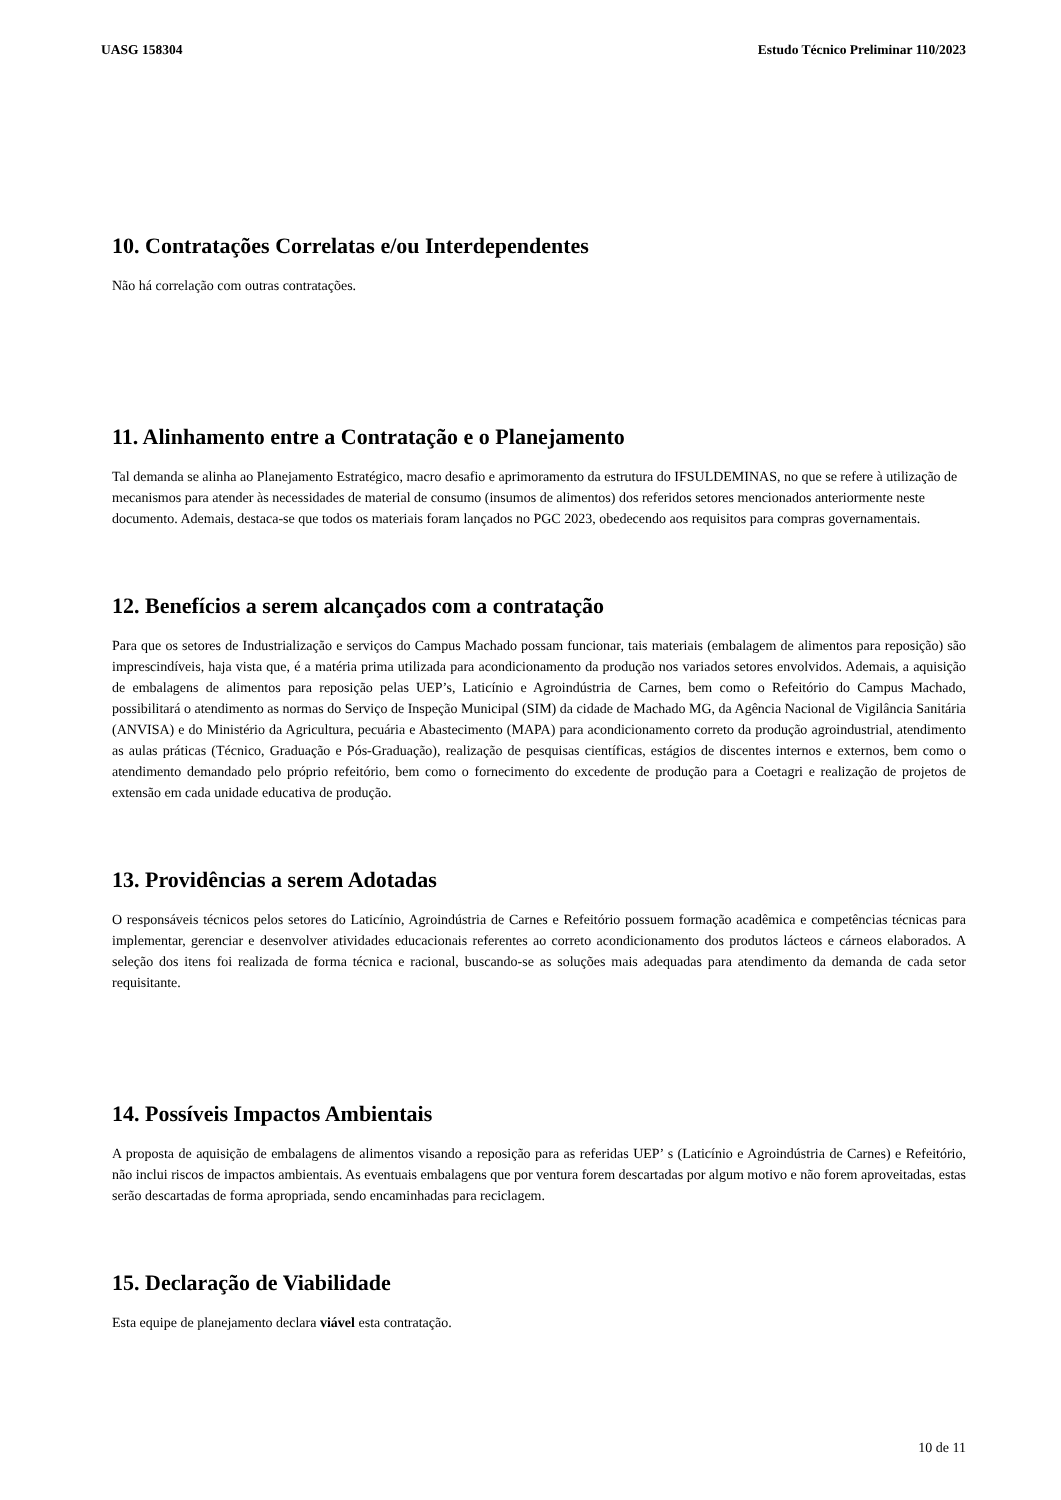UASG 158304 Estudo Técnico Preliminar 110/2023
10. Contratações Correlatas e/ou Interdependentes
Não há correlação com outras contratações.
11. Alinhamento entre a Contratação e o Planejamento
Tal demanda se alinha ao Planejamento Estratégico, macro desafio e aprimoramento da estrutura do IFSULDEMINAS, no que se refere à utilização de mecanismos para atender às necessidades de material de consumo (insumos de alimentos) dos referidos setores mencionados anteriormente neste documento. Ademais, destaca-se que todos os materiais foram lançados no PGC 2023, obedecendo aos requisitos para compras governamentais.
12. Benefícios a serem alcançados com a contratação
Para que os setores de Industrialização e serviços do Campus Machado possam funcionar, tais materiais (embalagem de alimentos para reposição) são imprescindíveis, haja vista que, é a matéria prima utilizada para acondicionamento da produção nos variados setores envolvidos. Ademais, a aquisição de embalagens de alimentos para reposição pelas UEP’s, Laticínio e Agroindústria de Carnes, bem como o Refeitório do Campus Machado, possibilitará o atendimento as normas do Serviço de Inspeção Municipal (SIM) da cidade de Machado MG, da Agência Nacional de Vigilância Sanitária (ANVISA) e do Ministério da Agricultura, pecuária e Abastecimento (MAPA) para acondicionamento correto da produção agroindustrial, atendimento as aulas práticas (Técnico, Graduação e Pós-Graduação), realização de pesquisas científicas, estágios de discentes internos e externos, bem como o atendimento demandado pelo próprio refeitório, bem como o fornecimento do excedente de produção para a Coetagri e realização de projetos de extensão em cada unidade educativa de produção.
13. Providências a serem Adotadas
O responsáveis técnicos pelos setores do Laticínio, Agroindústria de Carnes e Refeitório possuem formação acadêmica e competências técnicas para implementar, gerenciar e desenvolver atividades educacionais referentes ao correto acondicionamento dos produtos lácteos e cárneos elaborados. A seleção dos itens foi realizada de forma técnica e racional, buscando-se as soluções mais adequadas para atendimento da demanda de cada setor requisitante.
14. Possíveis Impactos Ambientais
A proposta de aquisição de embalagens de alimentos visando a reposição para as referidas UEP’ s (Laticínio e Agroindústria de Carnes) e Refeitório, não inclui riscos de impactos ambientais. As eventuais embalagens que por ventura forem descartadas por algum motivo e não forem aproveitadas, estas serão descartadas de forma apropriada, sendo encaminhadas para reciclagem.
15. Declaração de Viabilidade
Esta equipe de planejamento declara viável esta contratação.
10 de 11